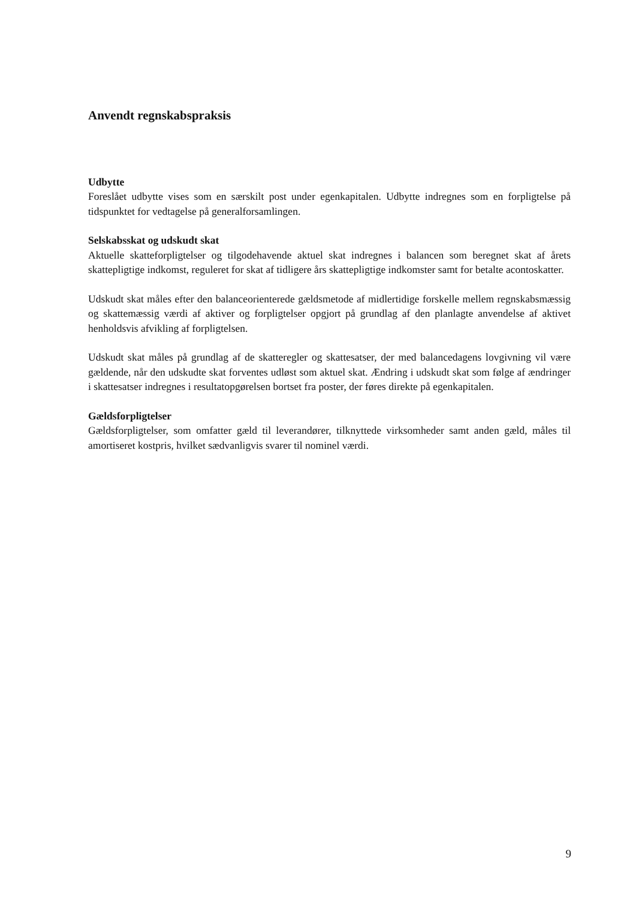Anvendt regnskabspraksis
Udbytte
Foreslået udbytte vises som en særskilt post under egenkapitalen. Udbytte indregnes som en forpligtelse på tidspunktet for vedtagelse på generalforsamlingen.
Selskabsskat og udskudt skat
Aktuelle skatteforpligtelser og tilgodehavende aktuel skat indregnes i balancen som beregnet skat af årets skattepligtige indkomst, reguleret for skat af tidligere års skattepligtige indkomster samt for betalte acontoskatter.
Udskudt skat måles efter den balanceorienterede gældsmetode af midlertidige forskelle mellem regnskabsmæssig og skattemæssig værdi af aktiver og forpligtelser opgjort på grundlag af den planlagte anvendelse af aktivet henholdsvis afvikling af forpligtelsen.
Udskudt skat måles på grundlag af de skatteregler og skattesatser, der med balancedagens lovgivning vil være gældende, når den udskudte skat forventes udløst som aktuel skat. Ændring i udskudt skat som følge af ændringer i skattesatser indregnes i resultatopgørelsen bortset fra poster, der føres direkte på egenkapitalen.
Gældsforpligtelser
Gældsforpligtelser, som omfatter gæld til leverandører, tilknyttede virksomheder samt anden gæld, måles til amortiseret kostpris, hvilket sædvanligvis svarer til nominel værdi.
9